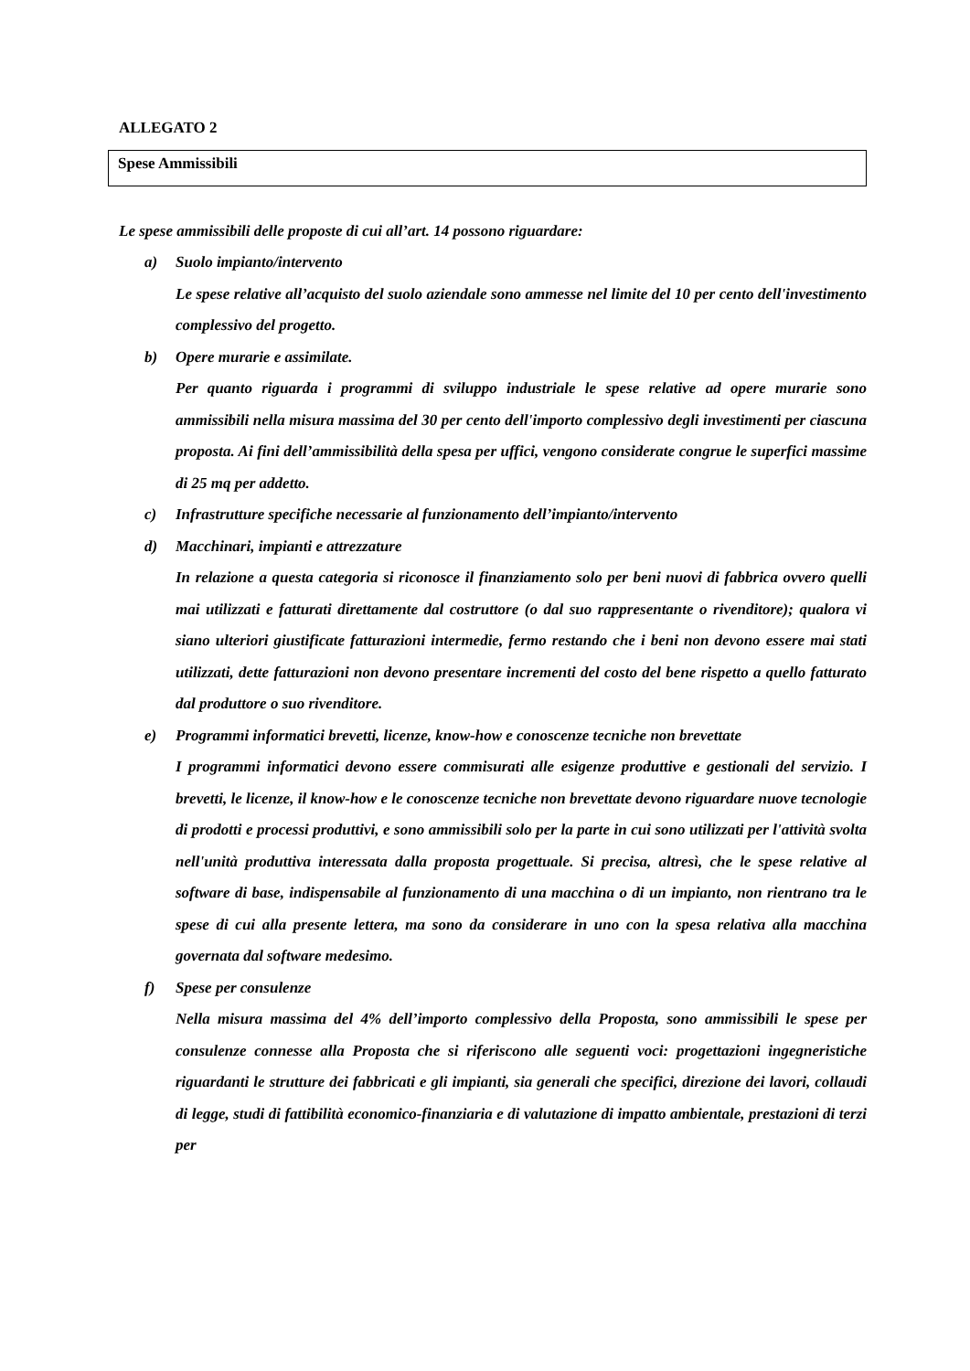ALLEGATO 2
Spese Ammissibili
Le spese ammissibili delle proposte di cui all’art. 14 possono riguardare:
a)
Suolo impianto/intervento
Le spese relative all’acquisto del suolo aziendale sono ammesse nel limite del 10 per cento dell'investimento complessivo del progetto.
b)
Opere murarie e assimilate.
Per quanto riguarda i programmi di sviluppo industriale le spese relative ad opere murarie sono ammissibili nella misura massima del 30 per cento dell'importo complessivo degli investimenti per ciascuna proposta. Ai fini dell’ammissibilità della spesa per uffici, vengono considerate congrue le superfici massime di 25 mq per addetto.
c)
Infrastrutture specifiche necessarie al funzionamento dell’impianto/intervento
d)
Macchinari, impianti e attrezzature
In relazione a questa categoria si riconosce il finanziamento solo per beni nuovi di fabbrica ovvero quelli mai utilizzati e fatturati direttamente dal costruttore (o dal suo rappresentante o rivenditore); qualora vi siano ulteriori giustificate fatturazioni intermedie, fermo restando che i beni non devono essere mai stati utilizzati, dette fatturazioni non devono presentare incrementi del costo del bene rispetto a quello fatturato dal produttore o suo rivenditore.
e)
Programmi informatici brevetti, licenze, know-how e conoscenze tecniche non brevettate
I programmi informatici devono essere commisurati alle esigenze produttive e gestionali del servizio. I brevetti, le licenze, il know-how e le conoscenze tecniche non brevettate devono riguardare nuove tecnologie di prodotti e processi produttivi, e sono ammissibili solo per la parte in cui sono utilizzati per l'attività svolta nell'unità produttiva interessata dalla proposta progettuale. Si precisa, altresì, che le spese relative al software di base, indispensabile al funzionamento di una macchina o di un impianto, non rientrano tra le spese di cui alla presente lettera, ma sono da considerare in uno con la spesa relativa alla macchina governata dal software medesimo.
f)
Spese per consulenze
Nella misura massima del 4% dell’importo complessivo della Proposta, sono ammissibili le spese per consulenze connesse alla Proposta che si riferiscono alle seguenti voci: progettazioni ingegneristiche riguardanti le strutture dei fabbricati e gli impianti, sia generali che specifici, direzione dei lavori, collaudi di legge, studi di fattibilità economico-finanziaria e di valutazione di impatto ambientale, prestazioni di terzi per